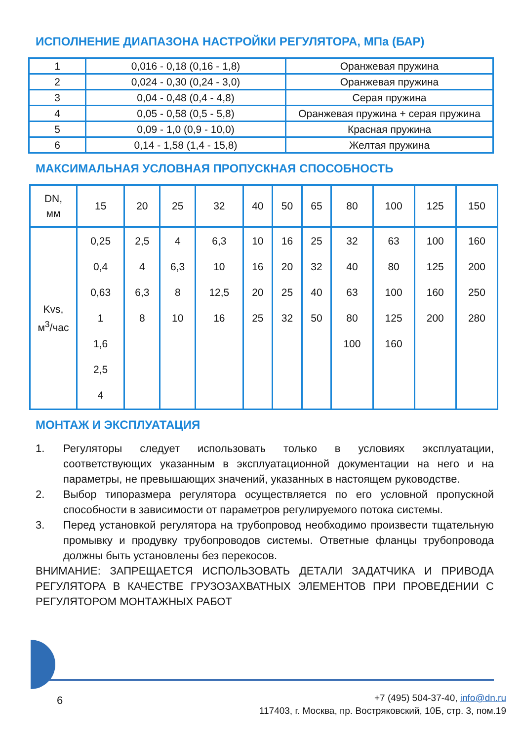ИСПОЛНЕНИЕ ДИАПАЗОНА НАСТРОЙКИ РЕГУЛЯТОРА, МПа (БАР)
| 1 | 0,016 - 0,18 (0,16 - 1,8) | Оранжевая пружина |
| 2 | 0,024 - 0,30 (0,24 - 3,0) | Оранжевая пружина |
| 3 | 0,04 - 0,48 (0,4 - 4,8) | Серая пружина |
| 4 | 0,05 - 0,58 (0,5 - 5,8) | Оранжевая пружина + серая пружина |
| 5 | 0,09 - 1,0 (0,9 - 10,0) | Красная пружина |
| 6 | 0,14 - 1,58 (1,4 - 15,8) | Желтая пружина |
МАКСИМАЛЬНАЯ УСЛОВНАЯ ПРОПУСКНАЯ СПОСОБНОСТЬ
| DN, мм | 15 | 20 | 25 | 32 | 40 | 50 | 65 | 80 | 100 | 125 | 150 |
| Kvs, м<sup>3</sup>/час | 0,25 0,4 0,63 1 1,6 2,5 4 | 2,5 4 6,3 8 | 4 6,3 8 10 | 6,3 10 12,5 16 | 10 16 20 25 | 16 20 25 32 | 25 32 40 50 | 32 40 63 80 100 | 63 80 100 125 160 | 100 125 160 200 | 160 200 250 280 |
МОНТАЖ И ЭКСПЛУАТАЦИЯ
1. Регуляторы следует использовать только в условиях эксплуатации, соответствующих указанным в эксплуатационной документации на него и на параметры, не превышающих значений, указанных в настоящем руководстве.
2. Выбор типоразмера регулятора осуществляется по его условной пропускной способности в зависимости от параметров регулируемого потока системы.
3. Перед установкой регулятора на трубопровод необходимо произвести тщательную промывку и продувку трубопроводов системы. Ответные фланцы трубопровода должны быть установлены без перекосов.
ВНИМАНИЕ: ЗАПРЕЩАЕТСЯ ИСПОЛЬЗОВАТЬ ДЕТАЛИ ЗАДАТЧИКА И ПРИВОДА РЕГУЛЯТОРА В КАЧЕСТВЕ ГРУЗОЗАХВАТНЫХ ЭЛЕМЕНТОВ ПРИ ПРОВЕДЕНИИ С РЕГУЛЯТОРОМ МОНТАЖНЫХ РАБОТ
6
+7 (495) 504-37-40, info@dn.ru
117403, г. Москва, пр. Востряковский, 10Б, стр. 3, пом.19